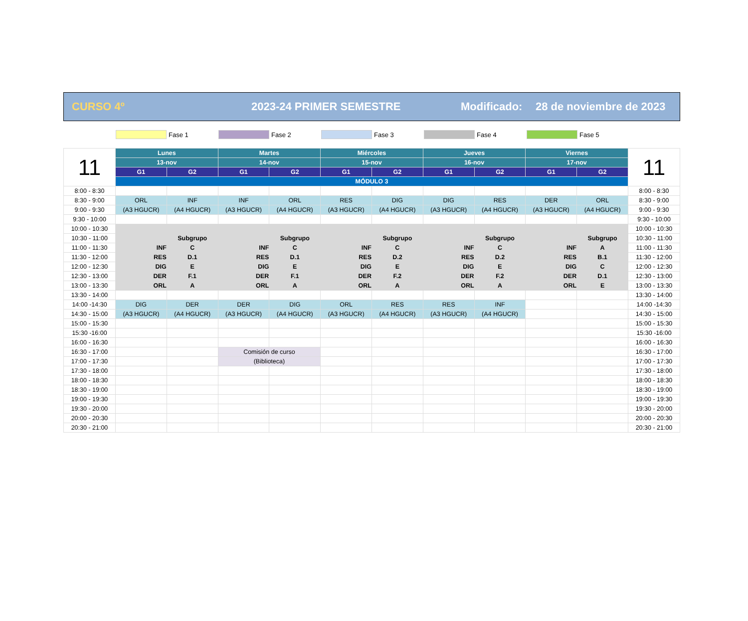CURSO 4º 2023-24 PRIMER SEMESTRE Modificado: 28 de noviembre de 2023
Fase 1 Fase 2 Fase 3 Fase 4 Fase 5
| 11 | Lunes | | Martes | | Miércoles | | Jueves | | Viernes | | 11 |
| --- | --- | --- | --- | --- | --- | --- | --- | --- | --- | --- | --- |
| | 13-nov | | 14-nov | | 15-nov | | 16-nov | | 17-nov | | |
| | G1 | G2 | G1 | G2 | G1 | G2 | G1 | G2 | G1 | G2 | |
| | MÓDULO 3 | | | | | | | | | | |
| 8:00 - 8:30 | | | | | | | | | | | 8:00 - 8:30 |
| 8:30 - 9:00 | ORL | INF | INF | ORL | RES | DIG | DIG | RES | DER | ORL | 8:30 - 9:00 |
| 9:00 - 9:30 | (A3 HGUCR) | (A4 HGUCR) | (A3 HGUCR) | (A4 HGUCR) | (A3 HGUCR) | (A4 HGUCR) | (A3 HGUCR) | (A4 HGUCR) | (A3 HGUCR) | (A4 HGUCR) | 9:00 - 9:30 |
| 9:30 - 10:00 | | | | | | | | | | | 9:30 - 10:00 |
| 10:00 - 10:30 | | | | | | | | | | | 10:00 - 10:30 |
| 10:30 - 11:00 | | Subgrupo | | Subgrupo | | Subgrupo | | Subgrupo | | Subgrupo | 10:30 - 11:00 |
| 11:00 - 11:30 | INF | C | INF | C | INF | C | INF | C | INF | A | 11:00 - 11:30 |
| 11:30 - 12:00 | RES | D.1 | RES | D.1 | RES | D.2 | RES | D.2 | RES | B.1 | 11:30 - 12:00 |
| 12:00 - 12:30 | DIG | E | DIG | E | DIG | E | DIG | E | DIG | C | 12:00 - 12:30 |
| 12:30 - 13:00 | DER | F.1 | DER | F.1 | DER | F.2 | DER | F.2 | DER | D.1 | 12:30 - 13:00 |
| 13:00 - 13:30 | ORL | A | ORL | A | ORL | A | ORL | A | ORL | E | 13:00 - 13:30 |
| 13:30 - 14:00 | | | | | | | | | | | 13:30 - 14:00 |
| 14:00 -14:30 | DIG | DER | DER | DIG | ORL | RES | RES | INF | | | 14:00 -14:30 |
| 14:30 - 15:00 | (A3 HGUCR) | (A4 HGUCR) | (A3 HGUCR) | (A4 HGUCR) | (A3 HGUCR) | (A4 HGUCR) | (A3 HGUCR) | (A4 HGUCR) | | | 14:30 - 15:00 |
| 15:00 - 15:30 | | | | | | | | | | | 15:00 - 15:30 |
| 15:30 -16:00 | | | | | | | | | | | 15:30 -16:00 |
| 16:00 - 16:30 | | | | | | | | | | | 16:00 - 16:30 |
| 16:30 - 17:00 | | | Comisión de curso | | | | | | | | 16:30 - 17:00 |
| 17:00 - 17:30 | | | (Biblioteca) | | | | | | | | 17:00 - 17:30 |
| 17:30 - 18:00 | | | | | | | | | | | 17:30 - 18:00 |
| 18:00 - 18:30 | | | | | | | | | | | 18:00 - 18:30 |
| 18:30 - 19:00 | | | | | | | | | | | 18:30 - 19:00 |
| 19:00 - 19:30 | | | | | | | | | | | 19:00 - 19:30 |
| 19:30 - 20:00 | | | | | | | | | | | 19:30 - 20:00 |
| 20:00 - 20:30 | | | | | | | | | | | 20:00 - 20:30 |
| 20:30 - 21:00 | | | | | | | | | | | 20:30 - 21:00 |